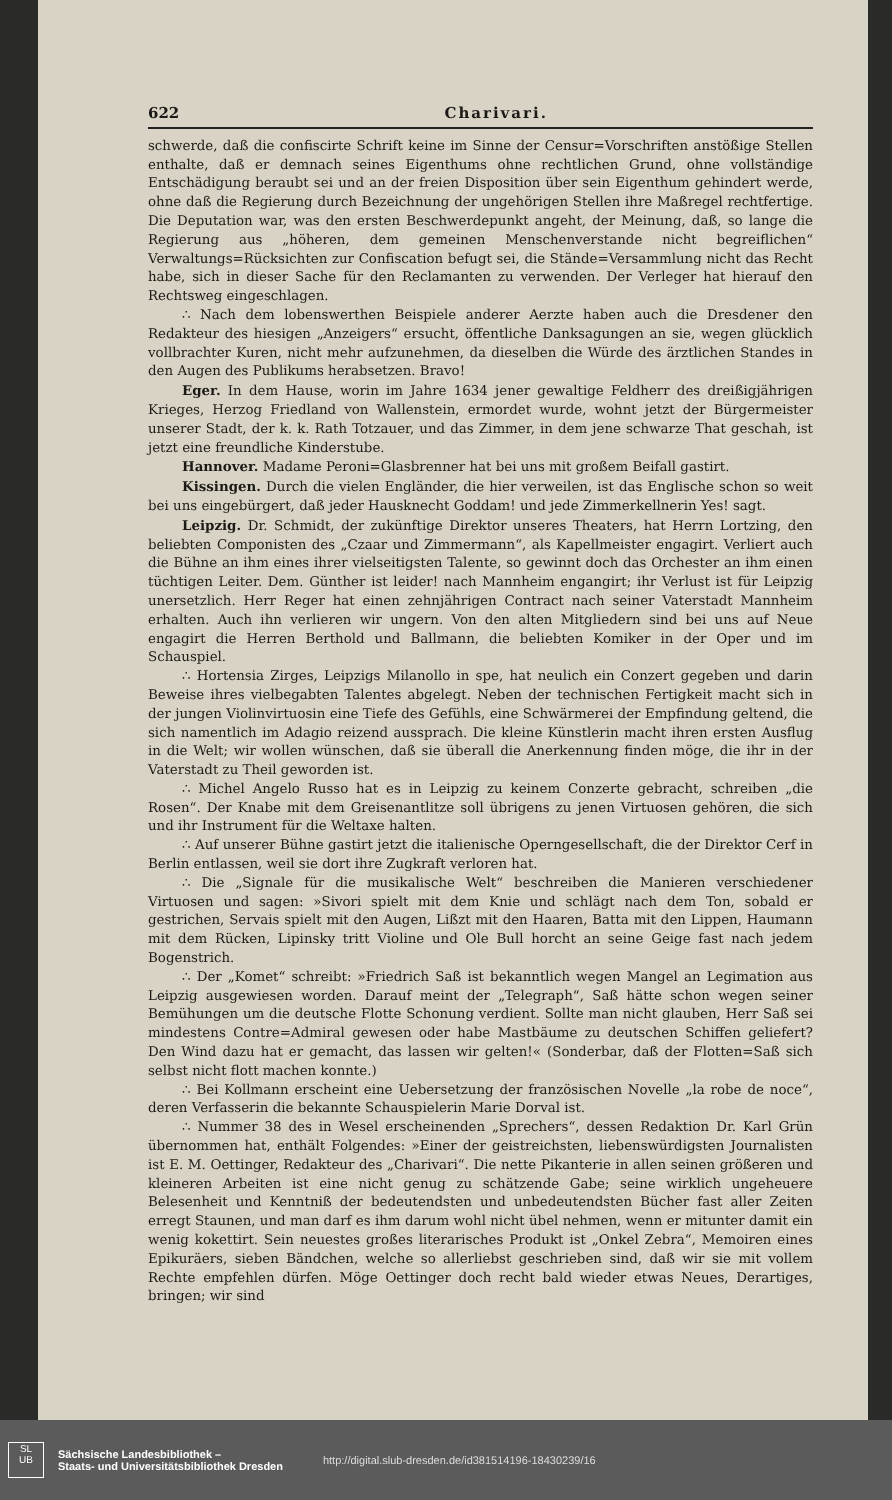622 Charivari.
schwerde, daß die confiscirte Schrift keine im Sinne der Censur=Vorschriften anstößige Stellen enthalte, daß er demnach seines Eigenthums ohne rechtlichen Grund, ohne vollständige Entschädigung beraubt sei und an der freien Disposition über sein Eigenthum gehindert werde, ohne daß die Regierung durch Bezeichnung der ungehörigen Stellen ihre Maßregel rechtfertige. Die Deputation war, was den ersten Beschwerdepunkt angeht, der Meinung, daß, so lange die Regierung aus „höheren, dem gemeinen Menschenverstande nicht begreiflichen“ Verwaltungs=Rücksichten zur Confiscation befugt sei, die Stände=Versammlung nicht das Recht habe, sich in dieser Sache für den Reclamanten zu verwenden. Der Verleger hat hierauf den Rechtsweg eingeschlagen.
∴ Nach dem lobenswerthen Beispiele anderer Aerzte haben auch die Dresdener den Redakteur des hiesigen „Anzeigers“ ersucht, öffentliche Danksagungen an sie, wegen glücklich vollbrachter Kuren, nicht mehr aufzunehmen, da dieselben die Würde des ärztlichen Standes in den Augen des Publikums herabsetzen. Bravo!
Eger. In dem Hause, worin im Jahre 1634 jener gewaltige Feldherr des dreißigjährigen Krieges, Herzog Friedland von Wallenstein, ermordet wurde, wohnt jetzt der Bürgermeister unserer Stadt, der k. k. Rath Totzauer, und das Zimmer, in dem jene schwarze That geschah, ist jetzt eine freundliche Kinderstube.
Hannover. Madame Peroni=Glasbrenner hat bei uns mit großem Beifall gastirt.
Kissingen. Durch die vielen Engländer, die hier verweilen, ist das Englische schon so weit bei uns eingebürgert, daß jeder Hausknecht Goddam! und jede Zimmerkellnerin Yes! sagt.
Leipzig. Dr. Schmidt, der zukünftige Direktor unseres Theaters, hat Herrn Lortzing, den beliebten Componisten des „Czaar und Zimmermann“, als Kapellmeister engagirt. Verliert auch die Bühne an ihm eines ihrer vielseitigsten Talente, so gewinnt doch das Orchester an ihm einen tüchtigen Leiter. Dem. Günther ist leider! nach Mannheim engangirt; ihr Verlust ist für Leipzig unersetzlich. Herr Reger hat einen zehnjährigen Contract nach seiner Vaterstadt Mannheim erhalten. Auch ihn verlieren wir ungern. Von den alten Mitgliedern sind bei uns auf Neue engagirt die Herren Berthold und Ballmann, die beliebten Komiker in der Oper und im Schauspiel.
∴ Hortensia Zirges, Leipzigs Milanollo in spe, hat neulich ein Conzert gegeben und darin Beweise ihres vielbegabten Talentes abgelegt. Neben der technischen Fertigkeit macht sich in der jungen Violinvirtuosin eine Tiefe des Gefühls, eine Schwärmerei der Empfindung geltend, die sich namentlich im Adagio reizend aussprach. Die kleine Künstlerin macht ihren ersten Ausflug in die Welt; wir wollen wünschen, daß sie überall die Anerkennung finden möge, die ihr in der Vaterstadt zu Theil geworden ist.
∴ Michel Angelo Russo hat es in Leipzig zu keinem Conzerte gebracht, schreiben „die Rosen“. Der Knabe mit dem Greisenantlitze soll übrigens zu jenen Virtuosen gehören, die sich und ihr Instrument für die Weltaxe halten.
∴ Auf unserer Bühne gastirt jetzt die italienische Operngesellschaft, die der Direktor Cerf in Berlin entlassen, weil sie dort ihre Zugkraft verloren hat.
∴ Die „Signale für die musikalische Welt“ beschreiben die Manieren verschiedener Virtuosen und sagen: »Sivori spielt mit dem Knie und schlägt nach dem Ton, sobald er gestrichen, Servais spielt mit den Augen, Lißzt mit den Haaren, Batta mit den Lippen, Haumann mit dem Rücken, Lipinsky tritt Violine und Ole Bull horcht an seine Geige fast nach jedem Bogenstrich.
∴ Der „Komet“ schreibt: »Friedrich Saß ist bekanntlich wegen Mangel an Legimation aus Leipzig ausgewiesen worden. Darauf meint der „Telegraph“, Saß hätte schon wegen seiner Bemühungen um die deutsche Flotte Schonung verdient. Sollte man nicht glauben, Herr Saß sei mindestens Contre=Admiral gewesen oder habe Mastbäume zu deutschen Schiffen geliefert? Den Wind dazu hat er gemacht, das lassen wir gelten!« (Sonderbar, daß der Flotten=Saß sich selbst nicht flott machen konnte.)
∴ Bei Kollmann erscheint eine Uebersetzung der französischen Novelle „la robe de noce“, deren Verfasserin die bekannte Schauspielerin Marie Dorval ist.
∴ Nummer 38 des in Wesel erscheinenden „Sprechers“, dessen Redaktion Dr. Karl Grün übernommen hat, enthält Folgendes: »Einer der geistreichsten, liebenswürdigsten Journalisten ist E. M. Oettinger, Redakteur des „Charivari“. Die nette Pikanterie in allen seinen größeren und kleineren Arbeiten ist eine nicht genug zu schätzende Gabe; seine wirklich ungeheuere Belesenheit und Kenntniß der bedeutendsten und unbedeutendsten Bücher fast aller Zeiten erregt Staunen, und man darf es ihm darum wohl nicht übel nehmen, wenn er mitunter damit ein wenig kokettirt. Sein neuestes großes literarisches Produkt ist „Onkel Zebra“, Memoiren eines Epikuräers, sieben Bändchen, welche so allerliebst geschrieben sind, daß wir sie mit vollem Rechte empfehlen dürfen. Möge Oettinger doch recht bald wieder etwas Neues, Derartiges, bringen; wir sind
SL
UB
Sächsische Landesbibliothek –
Staats- und Universitätsbibliothek Dresden
http://digital.slub-dresden.de/id381514196-18430239/16